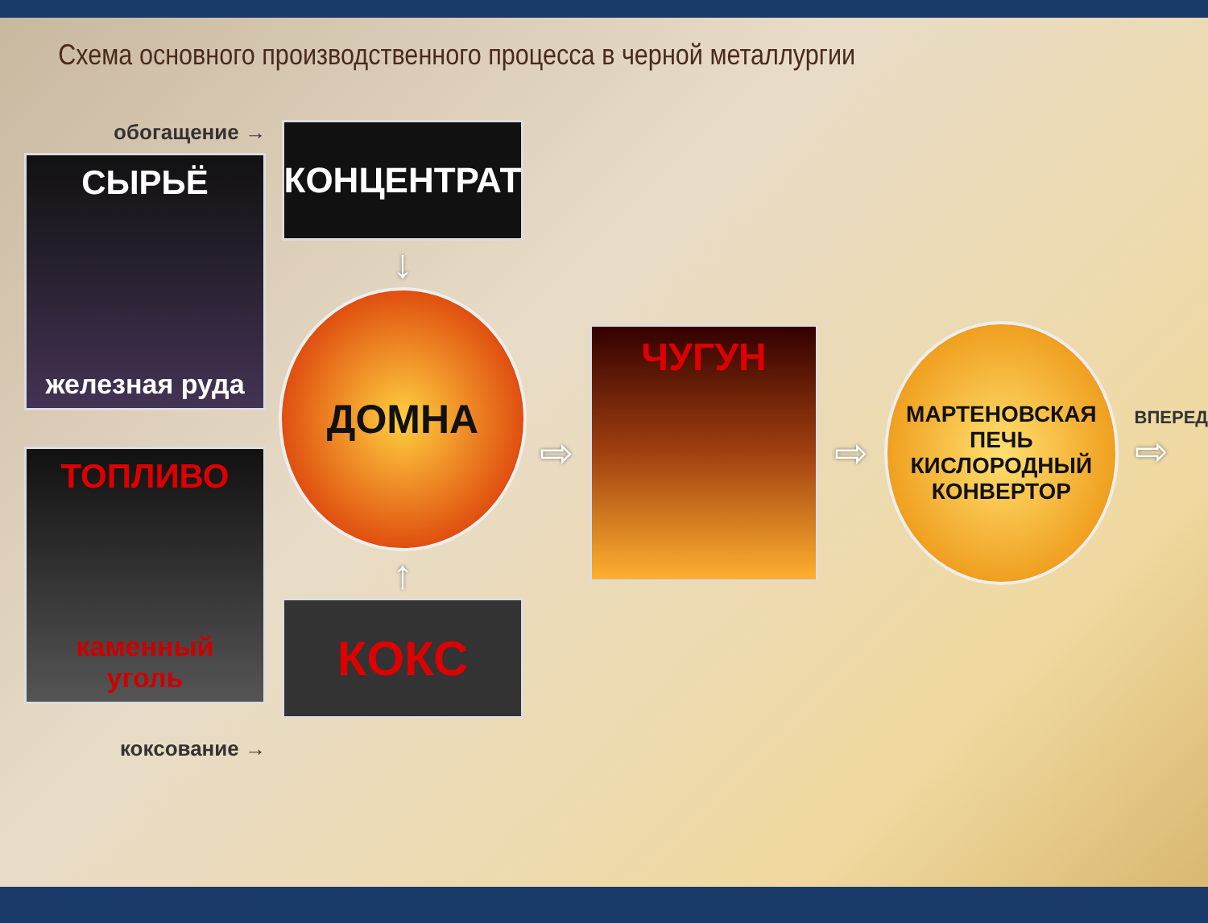Схема основного производственного процесса в черной металлургии
обогащение →
СЫРЬЁ
железная руда
ТОПЛИВО
каменный уголь
коксование →
КОНЦЕНТРАТ
↓
ДОМНА
↑
КОКС
⇨
ЧУГУН
⇨
МАРТЕНОВСКАЯ
ПЕЧЬ
КИСЛОРОДНЫЙ
КОНВЕРТОР
ВПЕРЕД
⇨